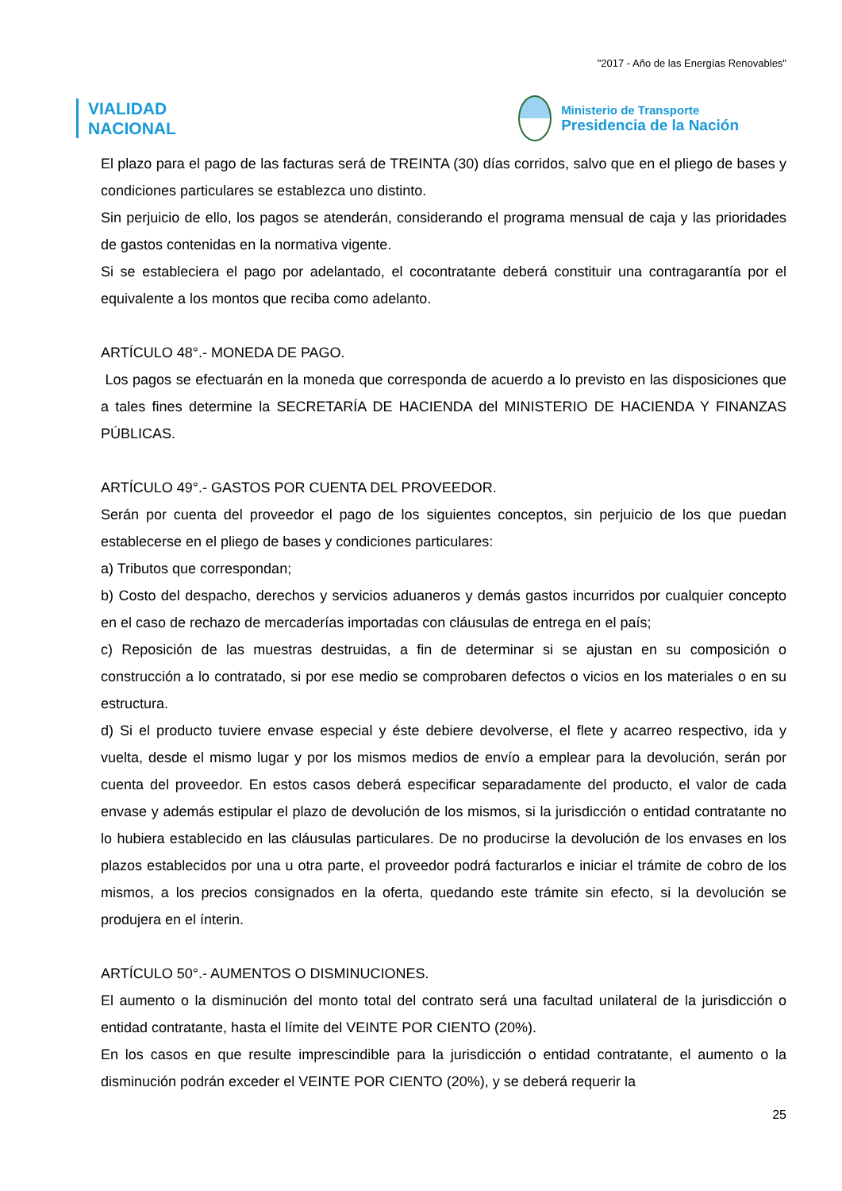"2017 - Año de las Energías Renovables"
VIALIDAD
NACIONAL
Ministerio de Transporte
Presidencia de la Nación
El plazo para el pago de las facturas será de TREINTA (30) días corridos, salvo que en el pliego de bases y condiciones particulares se establezca uno distinto.
Sin perjuicio de ello, los pagos se atenderán, considerando el programa mensual de caja y las prioridades de gastos contenidas en la normativa vigente.
Si se estableciera el pago por adelantado, el cocontratante deberá constituir una contragarantía por el equivalente a los montos que reciba como adelanto.
ARTÍCULO 48°.- MONEDA DE PAGO.
Los pagos se efectuarán en la moneda que corresponda de acuerdo a lo previsto en las disposiciones que a tales fines determine la SECRETARÍA DE HACIENDA del MINISTERIO DE HACIENDA Y FINANZAS PÚBLICAS.
ARTÍCULO 49°.- GASTOS POR CUENTA DEL PROVEEDOR.
Serán por cuenta del proveedor el pago de los siguientes conceptos, sin perjuicio de los que puedan establecerse en el pliego de bases y condiciones particulares:
a) Tributos que correspondan;
b) Costo del despacho, derechos y servicios aduaneros y demás gastos incurridos por cualquier concepto en el caso de rechazo de mercaderías importadas con cláusulas de entrega en el país;
c) Reposición de las muestras destruidas, a fin de determinar si se ajustan en su composición o construcción a lo contratado, si por ese medio se comprobaren defectos o vicios en los materiales o en su estructura.
d) Si el producto tuviere envase especial y éste debiere devolverse, el flete y acarreo respectivo, ida y vuelta, desde el mismo lugar y por los mismos medios de envío a emplear para la devolución, serán por cuenta del proveedor. En estos casos deberá especificar separadamente del producto, el valor de cada envase y además estipular el plazo de devolución de los mismos, si la jurisdicción o entidad contratante no lo hubiera establecido en las cláusulas particulares. De no producirse la devolución de los envases en los plazos establecidos por una u otra parte, el proveedor podrá facturarlos e iniciar el trámite de cobro de los mismos, a los precios consignados en la oferta, quedando este trámite sin efecto, si la devolución se produjera en el ínterin.
ARTÍCULO 50°.- AUMENTOS O DISMINUCIONES.
El aumento o la disminución del monto total del contrato será una facultad unilateral de la jurisdicción o entidad contratante, hasta el límite del VEINTE POR CIENTO (20%).
En los casos en que resulte imprescindible para la jurisdicción o entidad contratante, el aumento o la disminución podrán exceder el VEINTE POR CIENTO (20%), y se deberá requerir la
25